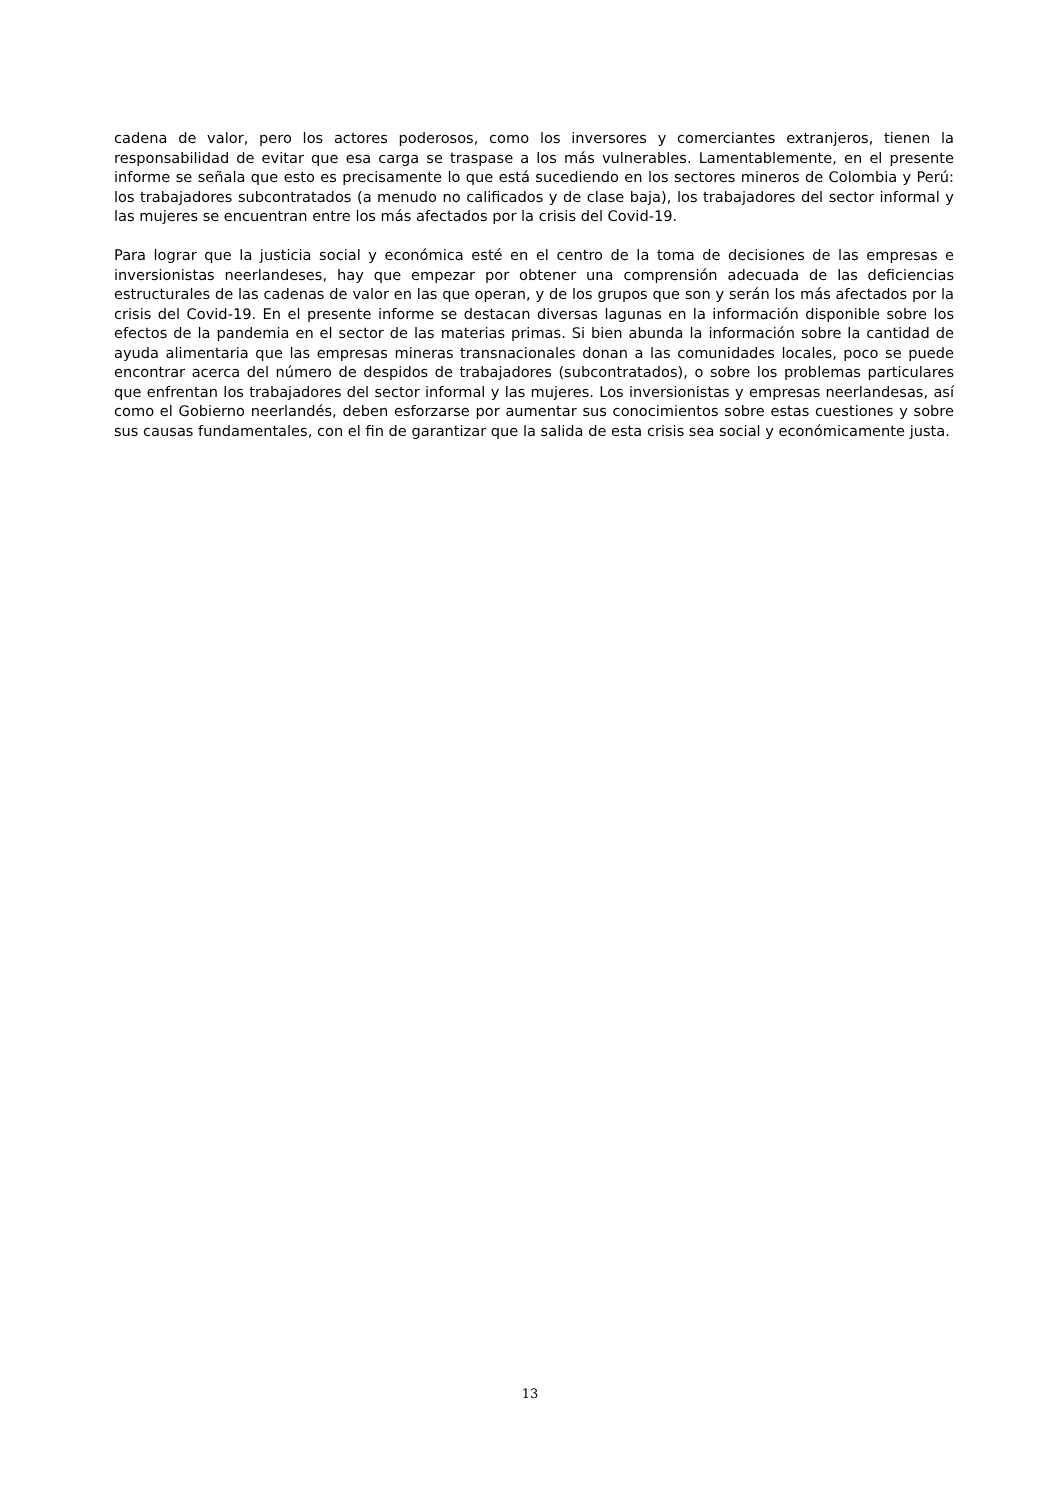cadena de valor, pero los actores poderosos, como los inversores y comerciantes extranjeros, tienen la responsabilidad de evitar que esa carga se traspase a los más vulnerables. Lamentablemente, en el presente informe se señala que esto es precisamente lo que está sucediendo en los sectores mineros de Colombia y Perú: los trabajadores subcontratados (a menudo no calificados y de clase baja), los trabajadores del sector informal y las mujeres se encuentran entre los más afectados por la crisis del Covid-19.
Para lograr que la justicia social y económica esté en el centro de la toma de decisiones de las empresas e inversionistas neerlandeses, hay que empezar por obtener una comprensión adecuada de las deficiencias estructurales de las cadenas de valor en las que operan, y de los grupos que son y serán los más afectados por la crisis del Covid-19. En el presente informe se destacan diversas lagunas en la información disponible sobre los efectos de la pandemia en el sector de las materias primas. Si bien abunda la información sobre la cantidad de ayuda alimentaria que las empresas mineras transnacionales donan a las comunidades locales, poco se puede encontrar acerca del número de despidos de trabajadores (subcontratados), o sobre los problemas particulares que enfrentan los trabajadores del sector informal y las mujeres. Los inversionistas y empresas neerlandesas, así como el Gobierno neerlandés, deben esforzarse por aumentar sus conocimientos sobre estas cuestiones y sobre sus causas fundamentales, con el fin de garantizar que la salida de esta crisis sea social y económicamente justa.
13